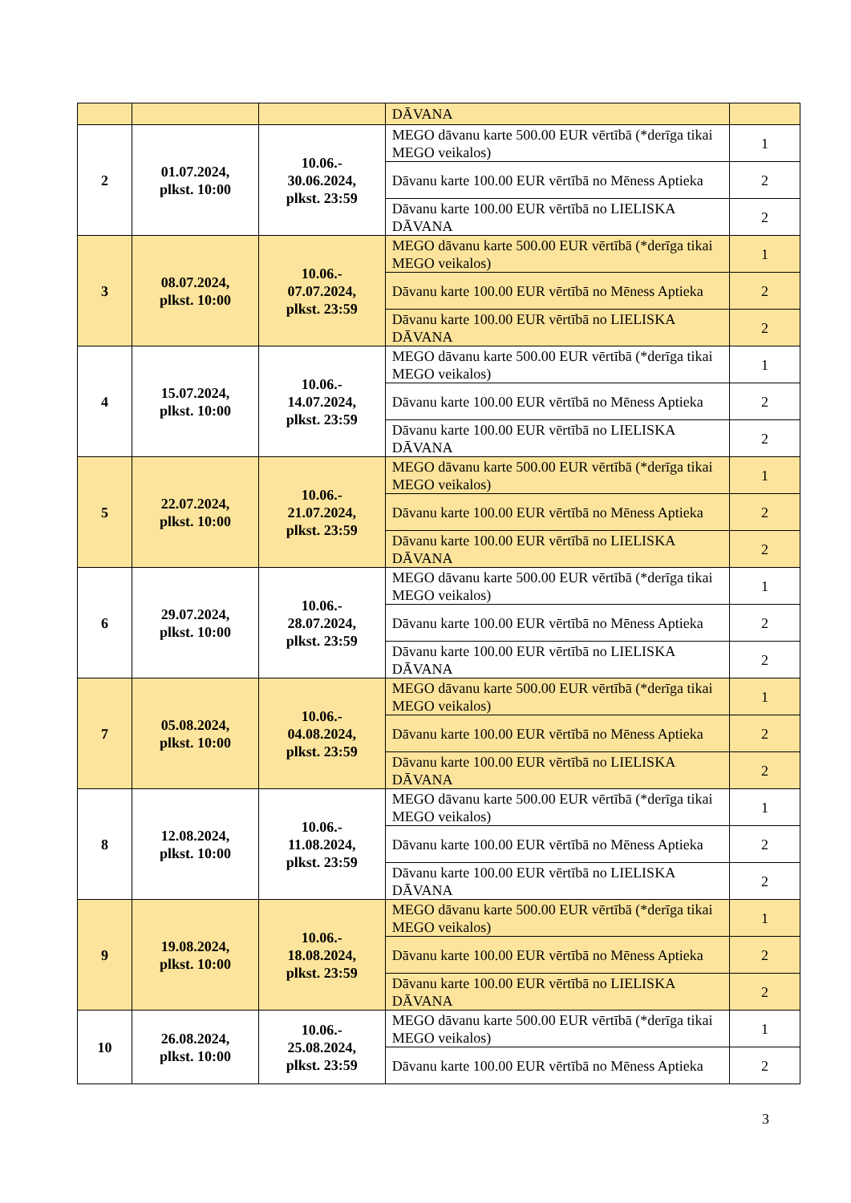| | | | DĀVANA | |
| 2 | 01.07.2024, plkst. 10:00 | 10.06.- 30.06.2024, plkst. 23:59 | MEGO dāvanu karte 500.00 EUR vērtībā (*derīga tikai MEGO veikalos) | 1 |
| | | | Dāvanu karte 100.00 EUR vērtībā no Mēness Aptieka | 2 |
| | | | Dāvanu karte 100.00 EUR vērtībā no LIELISKA DĀVANA | 2 |
| 3 | 08.07.2024, plkst. 10:00 | 10.06.- 07.07.2024, plkst. 23:59 | MEGO dāvanu karte 500.00 EUR vērtībā (*derīga tikai MEGO veikalos) | 1 |
| | | | Dāvanu karte 100.00 EUR vērtībā no Mēness Aptieka | 2 |
| | | | Dāvanu karte 100.00 EUR vērtībā no LIELISKA DĀVANA | 2 |
| 4 | 15.07.2024, plkst. 10:00 | 10.06.- 14.07.2024, plkst. 23:59 | MEGO dāvanu karte 500.00 EUR vērtībā (*derīga tikai MEGO veikalos) | 1 |
| | | | Dāvanu karte 100.00 EUR vērtībā no Mēness Aptieka | 2 |
| | | | Dāvanu karte 100.00 EUR vērtībā no LIELISKA DĀVANA | 2 |
| 5 | 22.07.2024, plkst. 10:00 | 10.06.- 21.07.2024, plkst. 23:59 | MEGO dāvanu karte 500.00 EUR vērtībā (*derīga tikai MEGO veikalos) | 1 |
| | | | Dāvanu karte 100.00 EUR vērtībā no Mēness Aptieka | 2 |
| | | | Dāvanu karte 100.00 EUR vērtībā no LIELISKA DĀVANA | 2 |
| 6 | 29.07.2024, plkst. 10:00 | 10.06.- 28.07.2024, plkst. 23:59 | MEGO dāvanu karte 500.00 EUR vērtībā (*derīga tikai MEGO veikalos) | 1 |
| | | | Dāvanu karte 100.00 EUR vērtībā no Mēness Aptieka | 2 |
| | | | Dāvanu karte 100.00 EUR vērtībā no LIELISKA DĀVANA | 2 |
| 7 | 05.08.2024, plkst. 10:00 | 10.06.- 04.08.2024, plkst. 23:59 | MEGO dāvanu karte 500.00 EUR vērtībā (*derīga tikai MEGO veikalos) | 1 |
| | | | Dāvanu karte 100.00 EUR vērtībā no Mēness Aptieka | 2 |
| | | | Dāvanu karte 100.00 EUR vērtībā no LIELISKA DĀVANA | 2 |
| 8 | 12.08.2024, plkst. 10:00 | 10.06.- 11.08.2024, plkst. 23:59 | MEGO dāvanu karte 500.00 EUR vērtībā (*derīga tikai MEGO veikalos) | 1 |
| | | | Dāvanu karte 100.00 EUR vērtībā no Mēness Aptieka | 2 |
| | | | Dāvanu karte 100.00 EUR vērtībā no LIELISKA DĀVANA | 2 |
| 9 | 19.08.2024, plkst. 10:00 | 10.06.- 18.08.2024, plkst. 23:59 | MEGO dāvanu karte 500.00 EUR vērtībā (*derīga tikai MEGO veikalos) | 1 |
| | | | Dāvanu karte 100.00 EUR vērtībā no Mēness Aptieka | 2 |
| | | | Dāvanu karte 100.00 EUR vērtībā no LIELISKA DĀVANA | 2 |
| 10 | 26.08.2024, plkst. 10:00 | 10.06.- 25.08.2024, plkst. 23:59 | MEGO dāvanu karte 500.00 EUR vērtībā (*derīga tikai MEGO veikalos) | 1 |
| | | | Dāvanu karte 100.00 EUR vērtībā no Mēness Aptieka | 2 |
3